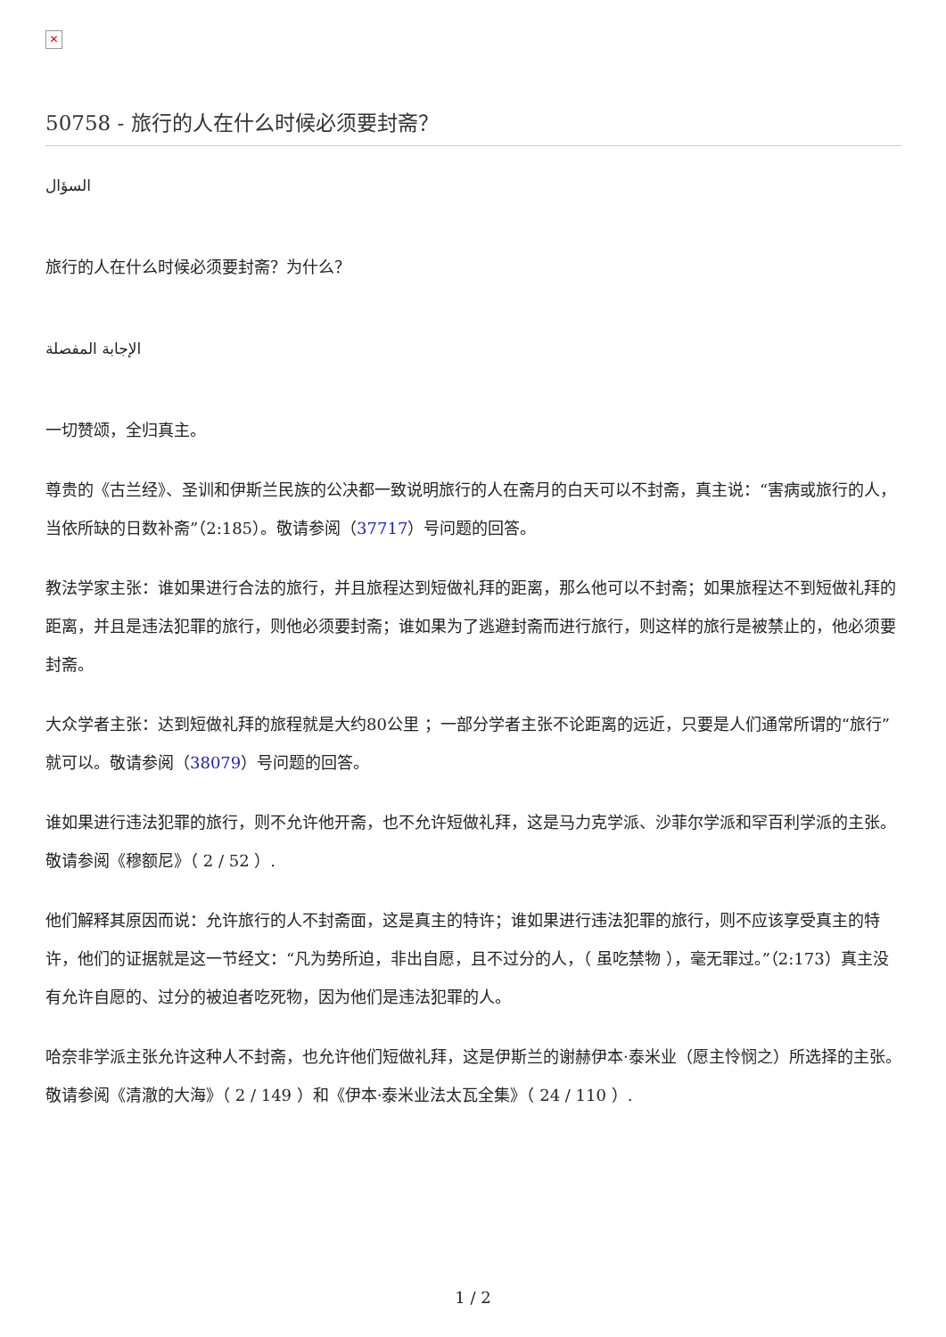✕
50758 - 旅行的人在什么时候必须要封斋？
السؤال
旅行的人在什么时候必须要封斋？为什么？
الإجابة المفصلة
一切赞颂，全归真主。
尊贵的《古兰经》、圣训和伊斯兰民族的公决都一致说明旅行的人在斋月的白天可以不封斋，真主说：“害病或旅行的人，当依所缺的日数补斋”（2:185）。敬请参阅（37717）号问题的回答。
教法学家主张：谁如果进行合法的旅行，并且旅程达到短做礼拜的距离，那么他可以不封斋；如果旅程达不到短做礼拜的距离，并且是违法犯罪的旅行，则他必须要封斋；谁如果为了逃避封斋而进行旅行，则这样的旅行是被禁止的，他必须要封斋。
大众学者主张：达到短做礼拜的旅程就是大约80公里 ；一部分学者主张不论距离的远近，只要是人们通常所谓的“旅行”就可以。敬请参阅（38079）号问题的回答。
谁如果进行违法犯罪的旅行，则不允许他开斋，也不允许短做礼拜，这是马力克学派、沙菲尔学派和罕百利学派的主张。敬请参阅《穆额尼》（ 2 / 52 ）.
他们解释其原因而说：允许旅行的人不封斋面，这是真主的特许；谁如果进行违法犯罪的旅行，则不应该享受真主的特许，他们的证据就是这一节经文：“凡为势所迫，非出自愿，且不过分的人，（ 虽吃禁物 ），毫无罪过。”（2:173）真主没有允许自愿的、过分的被迫者吃死物，因为他们是违法犯罪的人。
哈奈非学派主张允许这种人不封斋，也允许他们短做礼拜，这是伊斯兰的谢赫伊本·泰米业（愿主怜悯之）所选择的主张。敬请参阅《清澈的大海》（ 2 / 149 ）和《伊本·泰米业法太瓦全集》（ 24 / 110 ）.
1 / 2